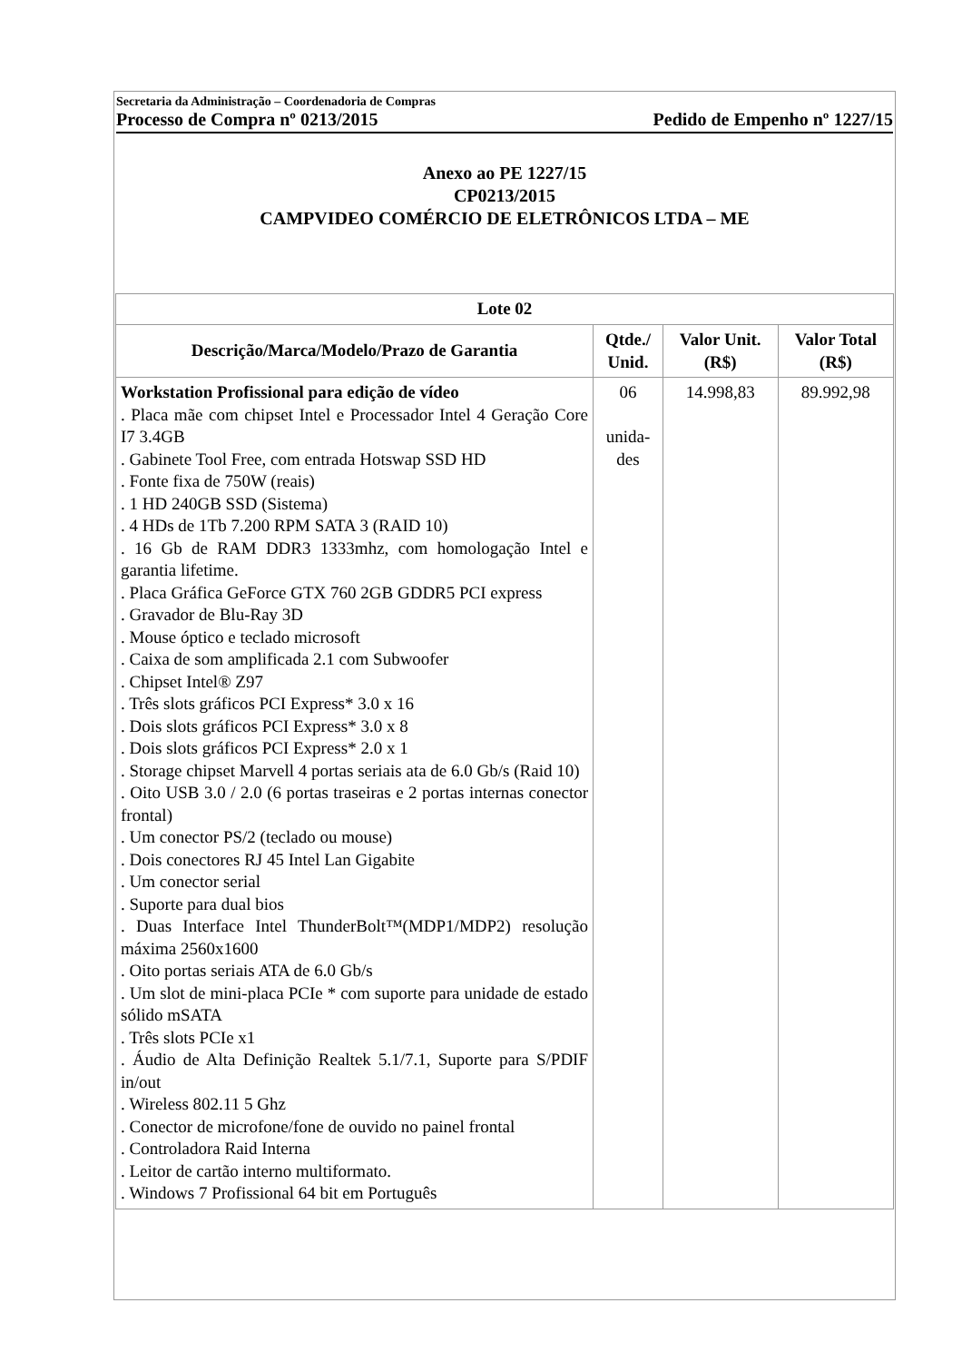Secretaria da Administração – Coordenadoria de Compras
Processo de Compra nº 0213/2015 Pedido de Empenho nº 1227/15
Anexo ao PE 1227/15
CP0213/2015
CAMPVIDEO COMÉRCIO DE ELETRÔNICOS LTDA – ME
| Lote 02 | | | |
| --- | --- | --- | --- |
| Descrição/Marca/Modelo/Prazo de Garantia | Qtde./ Unid. | Valor Unit. (R$) | Valor Total (R$) |
| Workstation Profissional para edição de vídeo . Placa mãe com chipset Intel e Processador Intel 4 Geração Core I7 3.4GB . Gabinete Tool Free, com entrada Hotswap SSD HD . Fonte fixa de 750W (reais) . 1 HD 240GB SSD (Sistema) . 4 HDs de 1Tb 7.200 RPM SATA 3 (RAID 10) . 16 Gb de RAM DDR3 1333mhz, com homologação Intel e garantia lifetime. . Placa Gráfica GeForce GTX 760 2GB GDDR5 PCI express . Gravador de Blu-Ray 3D . Mouse óptico e teclado microsoft . Caixa de som amplificada 2.1 com Subwoofer . Chipset Intel® Z97 . Três slots gráficos PCI Express* 3.0 x 16 . Dois slots gráficos PCI Express* 3.0 x 8 . Dois slots gráficos PCI Express* 2.0 x 1 . Storage chipset Marvell 4 portas seriais ata de 6.0 Gb/s (Raid 10) . Oito USB 3.0 / 2.0 (6 portas traseiras e 2 portas internas conector frontal) . Um conector PS/2 (teclado ou mouse) . Dois conectores RJ 45 Intel Lan Gigabite . Um conector serial . Suporte para dual bios . Duas Interface Intel ThunderBolt™(MDP1/MDP2) resolução máxima 2560x1600 . Oito portas seriais ATA de 6.0 Gb/s . Um slot de mini-placa PCIe * com suporte para unidade de estado sólido mSATA . Três slots PCIe x1 . Áudio de Alta Definição Realtek 5.1/7.1, Suporte para S/PDIF in/out . Wireless 802.11 5 Ghz . Conector de microfone/fone de ouvido no painel frontal . Controladora Raid Interna . Leitor de cartão interno multiformato. . Windows 7 Profissional 64 bit em Português | 06 unida- des | 14.998,83 | 89.992,98 |